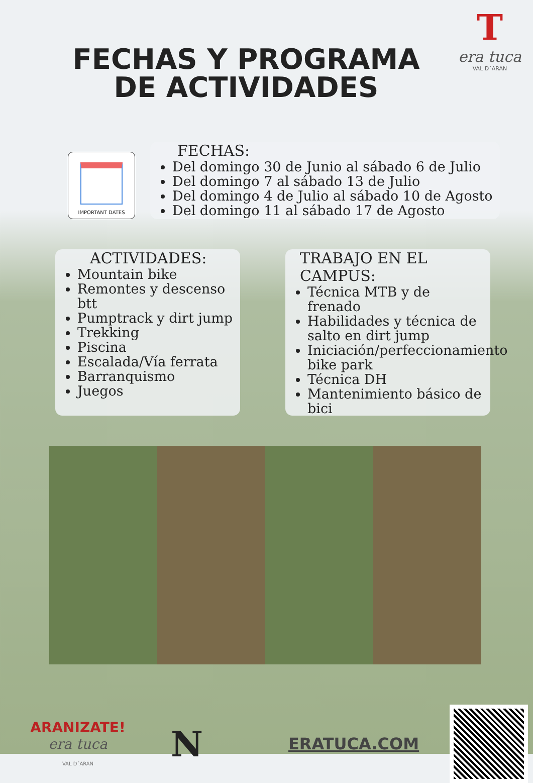FECHAS Y PROGRAMA DE ACTIVIDADES
T
era tuca
VAL D´ARAN
IMPORTANT DATES
FECHAS:
Del domingo 30 de Junio al sábado 6 de Julio
Del domingo 7 al sábado 13 de Julio
Del domingo 4 de Julio al sábado 10 de Agosto
Del domingo 11 al sábado 17 de Agosto
ACTIVIDADES:
Mountain bike
Remontes y descenso btt
Pumptrack y dirt jump
Trekking
Piscina
Escalada/Vía ferrata
Barranquismo
Juegos
TRABAJO EN EL CAMPUS:
Técnica MTB y de frenado
Habilidades y técnica de salto en dirt jump
Iniciación/perfeccionamiento bike park
Técnica DH
Mantenimiento básico de bici
ARANIZATE!
era tuca
VAL D´ARAN
N
ERATUCA.COM